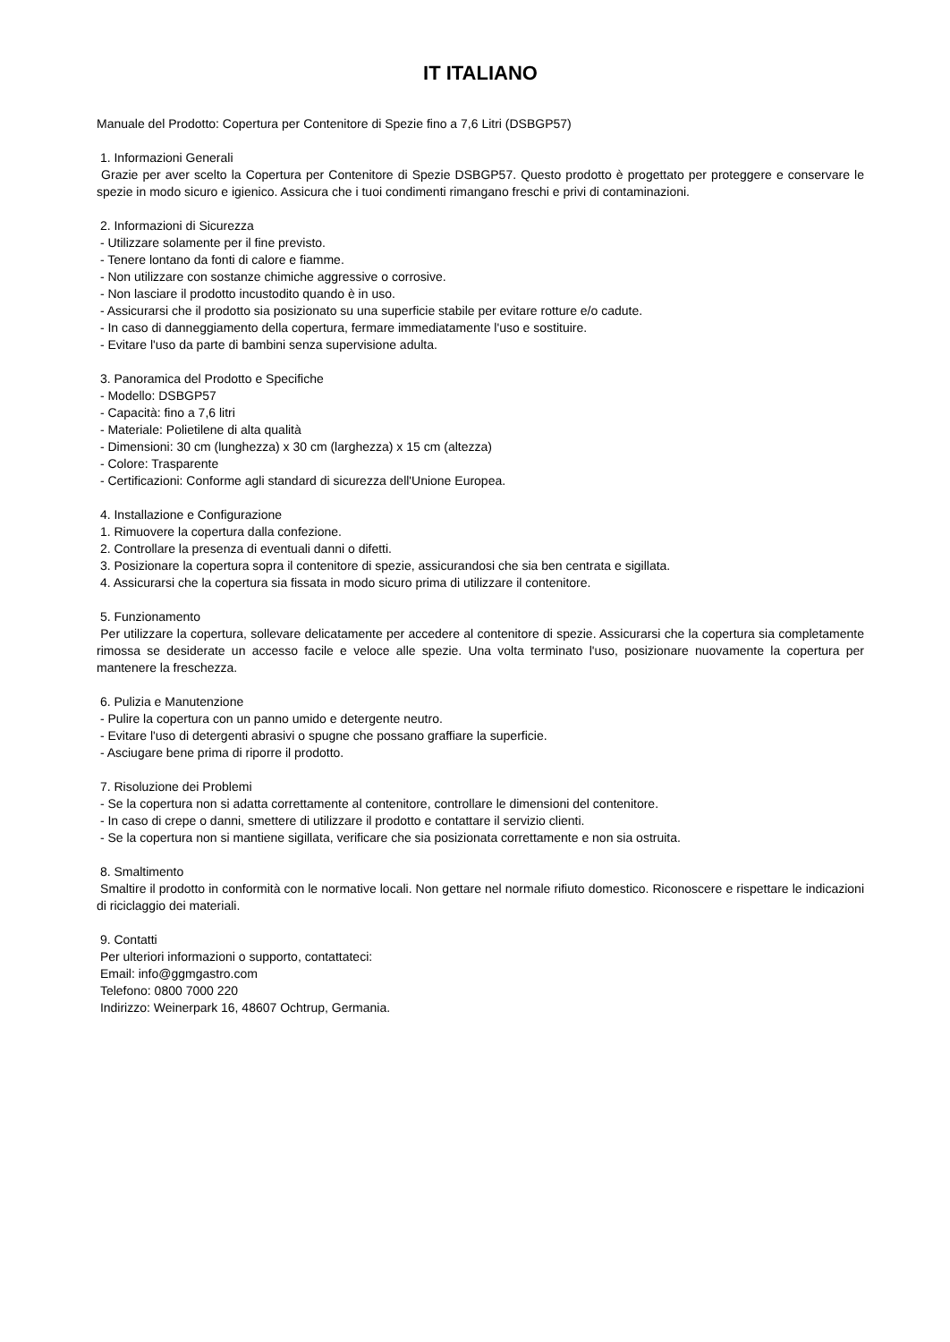IT ITALIANO
Manuale del Prodotto: Copertura per Contenitore di Spezie fino a 7,6 Litri (DSBGP57)
1. Informazioni Generali
Grazie per aver scelto la Copertura per Contenitore di Spezie DSBGP57. Questo prodotto è progettato per proteggere e conservare le spezie in modo sicuro e igienico. Assicura che i tuoi condimenti rimangano freschi e privi di contaminazioni.
2. Informazioni di Sicurezza
- Utilizzare solamente per il fine previsto.
- Tenere lontano da fonti di calore e fiamme.
- Non utilizzare con sostanze chimiche aggressive o corrosive.
- Non lasciare il prodotto incustodito quando è in uso.
- Assicurarsi che il prodotto sia posizionato su una superficie stabile per evitare rotture e/o cadute.
- In caso di danneggiamento della copertura, fermare immediatamente l'uso e sostituire.
- Evitare l'uso da parte di bambini senza supervisione adulta.
3. Panoramica del Prodotto e Specifiche
- Modello: DSBGP57
- Capacità: fino a 7,6 litri
- Materiale: Polietilene di alta qualità
- Dimensioni: 30 cm (lunghezza) x 30 cm (larghezza) x 15 cm (altezza)
- Colore: Trasparente
- Certificazioni: Conforme agli standard di sicurezza dell'Unione Europea.
4. Installazione e Configurazione
1. Rimuovere la copertura dalla confezione.
2. Controllare la presenza di eventuali danni o difetti.
3. Posizionare la copertura sopra il contenitore di spezie, assicurandosi che sia ben centrata e sigillata.
4. Assicurarsi che la copertura sia fissata in modo sicuro prima di utilizzare il contenitore.
5. Funzionamento
Per utilizzare la copertura, sollevare delicatamente per accedere al contenitore di spezie. Assicurarsi che la copertura sia completamente rimossa se desiderate un accesso facile e veloce alle spezie. Una volta terminato l'uso, posizionare nuovamente la copertura per mantenere la freschezza.
6. Pulizia e Manutenzione
- Pulire la copertura con un panno umido e detergente neutro.
- Evitare l'uso di detergenti abrasivi o spugne che possano graffiare la superficie.
- Asciugare bene prima di riporre il prodotto.
7. Risoluzione dei Problemi
- Se la copertura non si adatta correttamente al contenitore, controllare le dimensioni del contenitore.
- In caso di crepe o danni, smettere di utilizzare il prodotto e contattare il servizio clienti.
- Se la copertura non si mantiene sigillata, verificare che sia posizionata correttamente e non sia ostruita.
8. Smaltimento
Smaltire il prodotto in conformità con le normative locali. Non gettare nel normale rifiuto domestico. Riconoscere e rispettare le indicazioni di riciclaggio dei materiali.
9. Contatti
Per ulteriori informazioni o supporto, contattateci:
Email: info@ggmgastro.com
Telefono: 0800 7000 220
Indirizzo: Weinerpark 16, 48607 Ochtrup, Germania.